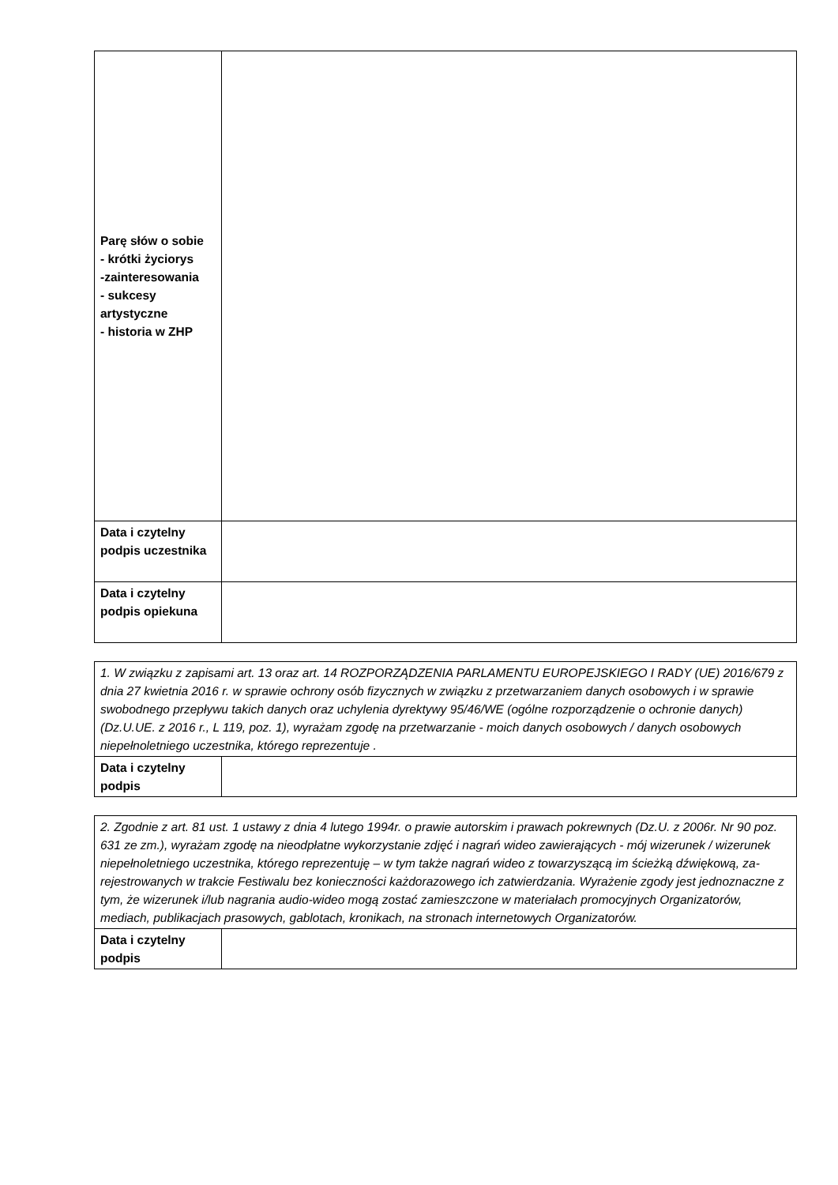| Parę słów o sobie - krótki życiorys -zainteresowania - sukcesy artystyczne - historia w ZHP | |
| Data i czytelny podpis uczestnika | |
| Data i czytelny podpis opiekuna | |
| 1. W związku z zapisami art. 13 oraz art. 14 ROZPORZĄDZENIA PARLAMENTU EUROPEJSKIEGO I RADY (UE) 2016/679 z dnia 27 kwietnia 2016 r. w sprawie ochrony osób fizycznych w związku z przetwarzaniem danych osobowych i w sprawie swobodnego przepływu takich danych oraz uchylenia dyrektywy 95/46/WE (ogólne rozporządzenie o ochronie danych) (Dz.U.UE. z 2016 r., L 119, poz. 1), wyrażam zgodę na przetwarzanie - moich danych osobowych / danych osobowych niepełnoletniego uczestnika, którego reprezentuje . | |
| Data i czytelny podpis | |
| 2. Zgodnie z art. 81 ust. 1 ustawy z dnia 4 lutego 1994r. o prawie autorskim i prawach pokrewnych (Dz.U. z 2006r. Nr 90 poz. 631 ze zm.), wyrażam zgodę na nieodpłatne wykorzystanie zdjęć i nagrań wideo zawierających - mój wizerunek / wizerunek niepełnoletniego uczestnika, którego reprezentuję – w tym także nagrań wideo z towarzyszącą im ścieżką dźwiękową, za-rejestrowanych w trakcie Festiwalu bez konieczności każdorazowego ich zatwierdzania. Wyrażenie zgody jest jednoznaczne z tym, że wizerunek i/lub nagrania audio-wideo mogą zostać zamieszczone w materiałach promocyjnych Organizatorów, mediach, publikacjach prasowych, gablotach, kronikach, na stronach internetowych Organizatorów. | |
| Data i czytelny podpis | |